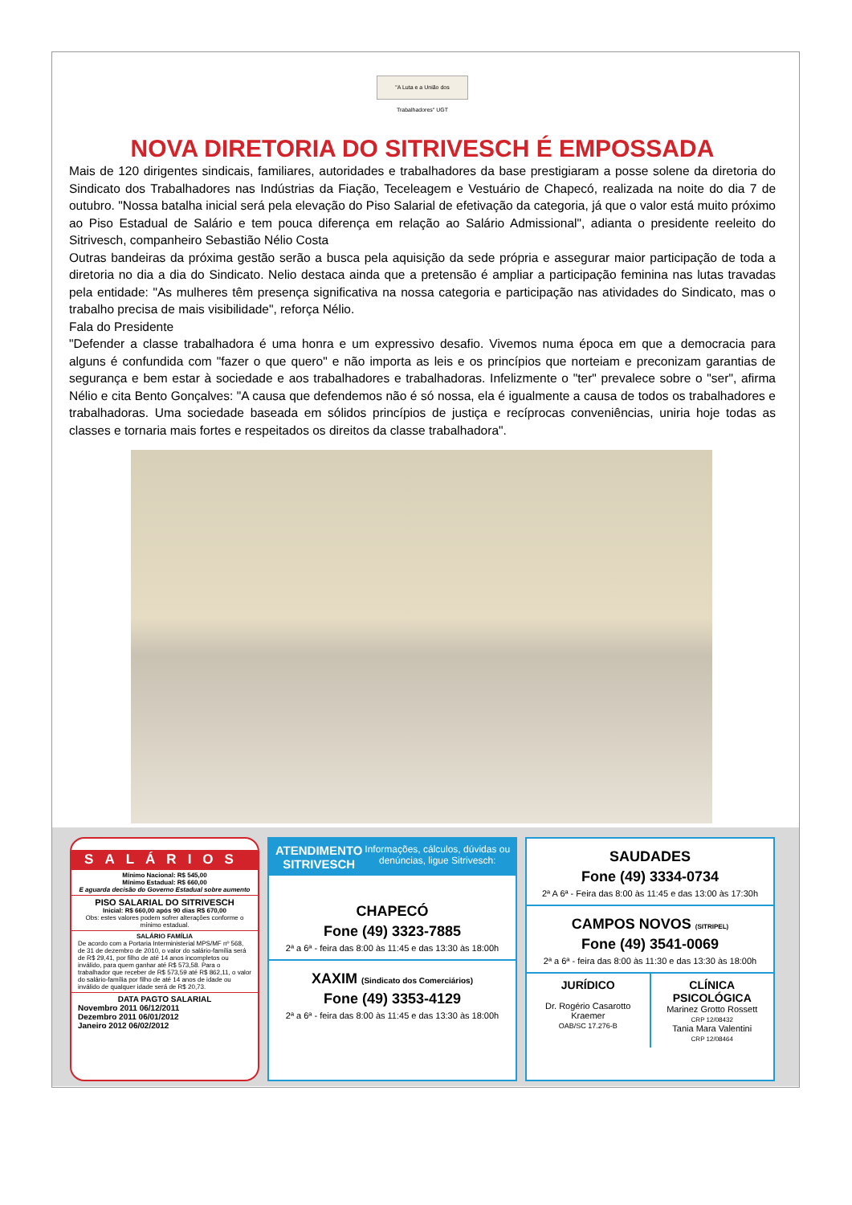SALÁRIOS
Mínimo Nacional: R$ 545,00
Mínimo Estadual: R$ 660,00
E aguarda decisão do Governo Estadual sobre aumento
PISO SALARIAL DO SITRIVESCH
Inicial: R$ 660,00 após 90 dias R$ 670,00
Obs: estes valores podem sofrer alterações conforme o mínimo estadual.
SALÁRIO FAMÍLIA
De acordo com a Portaria Interministerial MPS/MF nº 568, de 31 de dezembro de 2010, o valor do salário-família será de R$ 29,41, por filho de até 14 anos incompletos ou inválido, para quem ganhar até R$ 573,58. Para o trabalhador que receber de R$ 573,59 até R$ 862,11, o valor do salário-família por filho de até 14 anos de idade ou inválido de qualquer idade será de R$ 20,73.
DATA PAGTO SALARIAL
Novembro 2011 06/12/2011
Dezembro 2011 06/01/2012
Janeiro 2012 06/02/2012
ATENDIMENTO SITRIVESCH Informações, cálculos, dúvidas ou denúncias, ligue Sitrivesch:
CHAPECÓ
Fone (49) 3323-7885
2ª a 6ª - feira das 8:00 às 11:45 e das 13:30 às 18:00h
XAXIM (Sindicato dos Comerciários)
Fone (49) 3353-4129
2ª a 6ª - feira das 8:00 às 11:45 e das 13:30 às 18:00h
SAUDADES
Fone (49) 3334-0734
2ª A 6ª - Feira das 8:00 às 11:45 e das 13:00 às 17:30h
CAMPOS NOVOS (SITRIPEL)
Fone (49) 3541-0069
2ª a 6ª - feira das 8:00 às 11:30 e das 13:30 às 18:00h
JURÍDICO
Dr. Rogério Casarotto Kraemer
OAB/SC 17.276-B
CLÍNICA PSICOLÓGICA
Marinez Grotto Rossett
CRP 12/08432
Tania Mara Valentini
CRP 12/08464
"A Luta e a União dos Trabalhadores" UGT
NOVA DIRETORIA DO SITRIVESCH É EMPOSSADA
Mais de 120 dirigentes sindicais, familiares, autoridades e trabalhadores da base prestigiaram a posse solene da diretoria do Sindicato dos Trabalhadores nas Indústrias da Fiação, Teceleagem e Vestuário de Chapecó, realizada na noite do dia 7 de outubro. "Nossa batalha inicial será pela elevação do Piso Salarial de efetivação da categoria, já que o valor está muito próximo ao Piso Estadual de Salário e tem pouca diferença em relação ao Salário Admissional", adianta o presidente reeleito do Sitrivesch, companheiro Sebastião Nélio Costa
Outras bandeiras da próxima gestão serão a busca pela aquisição da sede própria e assegurar maior participação de toda a diretoria no dia a dia do Sindicato. Nelio destaca ainda que a pretensão é ampliar a participação feminina nas lutas travadas pela entidade: "As mulheres têm presença significativa na nossa categoria e participação nas atividades do Sindicato, mas o trabalho precisa de mais visibilidade", reforça Nélio.
Fala do Presidente
"Defender a classe trabalhadora é uma honra e um expressivo desafio. Vivemos numa época em que a democracia para alguns é confundida com "fazer o que quero" e não importa as leis e os princípios que norteiam e preconizam garantias de segurança e bem estar à sociedade e aos trabalhadores e trabalhadoras. Infelizmente o "ter" prevalece sobre o "ser", afirma Nélio e cita Bento Gonçalves: "A causa que defendemos não é só nossa, ela é igualmente a causa de todos os trabalhadores e trabalhadoras. Uma sociedade baseada em sólidos princípios de justiça e recíprocas conveniências, uniria hoje todas as classes e tornaria mais fortes e respeitados os direitos da classe trabalhadora".